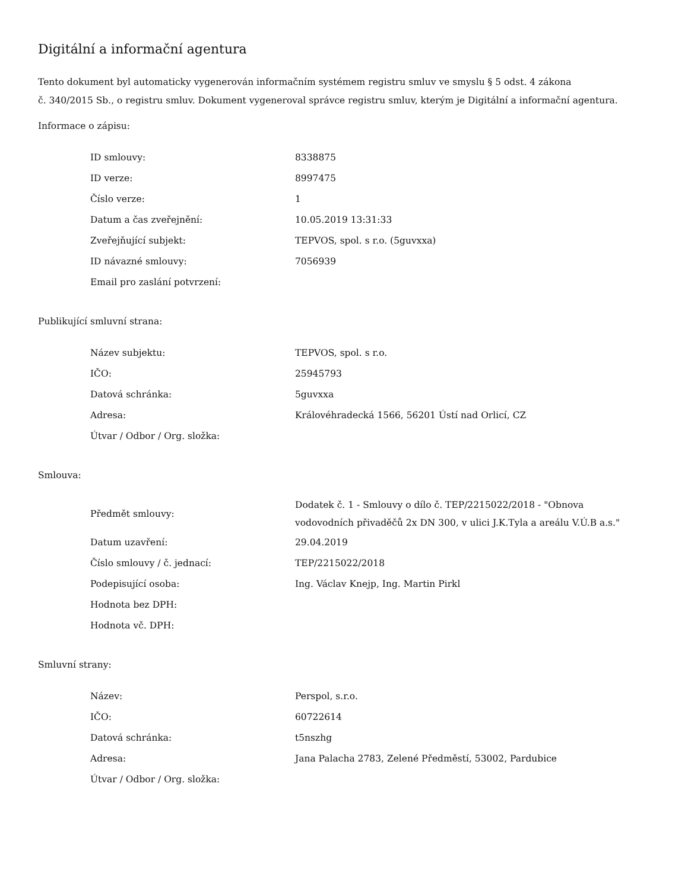Digitální a informační agentura
Tento dokument byl automaticky vygenerován informačním systémem registru smluv ve smyslu § 5 odst. 4 zákona
č. 340/2015 Sb., o registru smluv. Dokument vygeneroval správce registru smluv, kterým je Digitální a informační agentura.
Informace o zápisu:
| ID smlouvy: | 8338875 |
| ID verze: | 8997475 |
| Číslo verze: | 1 |
| Datum a čas zveřejnění: | 10.05.2019 13:31:33 |
| Zveřejňující subjekt: | TEPVOS, spol. s r.o. (5guvxxa) |
| ID návazné smlouvy: | 7056939 |
| Email pro zaslání potvrzení: | |
Publikující smluvní strana:
| Název subjektu: | TEPVOS, spol. s r.o. |
| IČO: | 25945793 |
| Datová schránka: | 5guvxxa |
| Adresa: | Královéhradecká 1566, 56201 Ústí nad Orlicí, CZ |
| Útvar / Odbor / Org. složka: | |
Smlouva:
| Předmět smlouvy: | Dodatek č. 1 - Smlouvy o dílo č. TEP/2215022/2018 - "Obnova vodovodních přivaděčů 2x DN 300, v ulici J.K.Tyla a areálu V.Ú.B a.s." |
| Datum uzavření: | 29.04.2019 |
| Číslo smlouvy / č. jednací: | TEP/2215022/2018 |
| Podepisující osoba: | Ing. Václav Knejp, Ing. Martin Pirkl |
| Hodnota bez DPH: | |
| Hodnota vč. DPH: | |
Smluvní strany:
| Název: | Perspol, s.r.o. |
| IČO: | 60722614 |
| Datová schránka: | t5nszhg |
| Adresa: | Jana Palacha 2783, Zelené Předměstí, 53002, Pardubice |
| Útvar / Odbor / Org. složka: | |